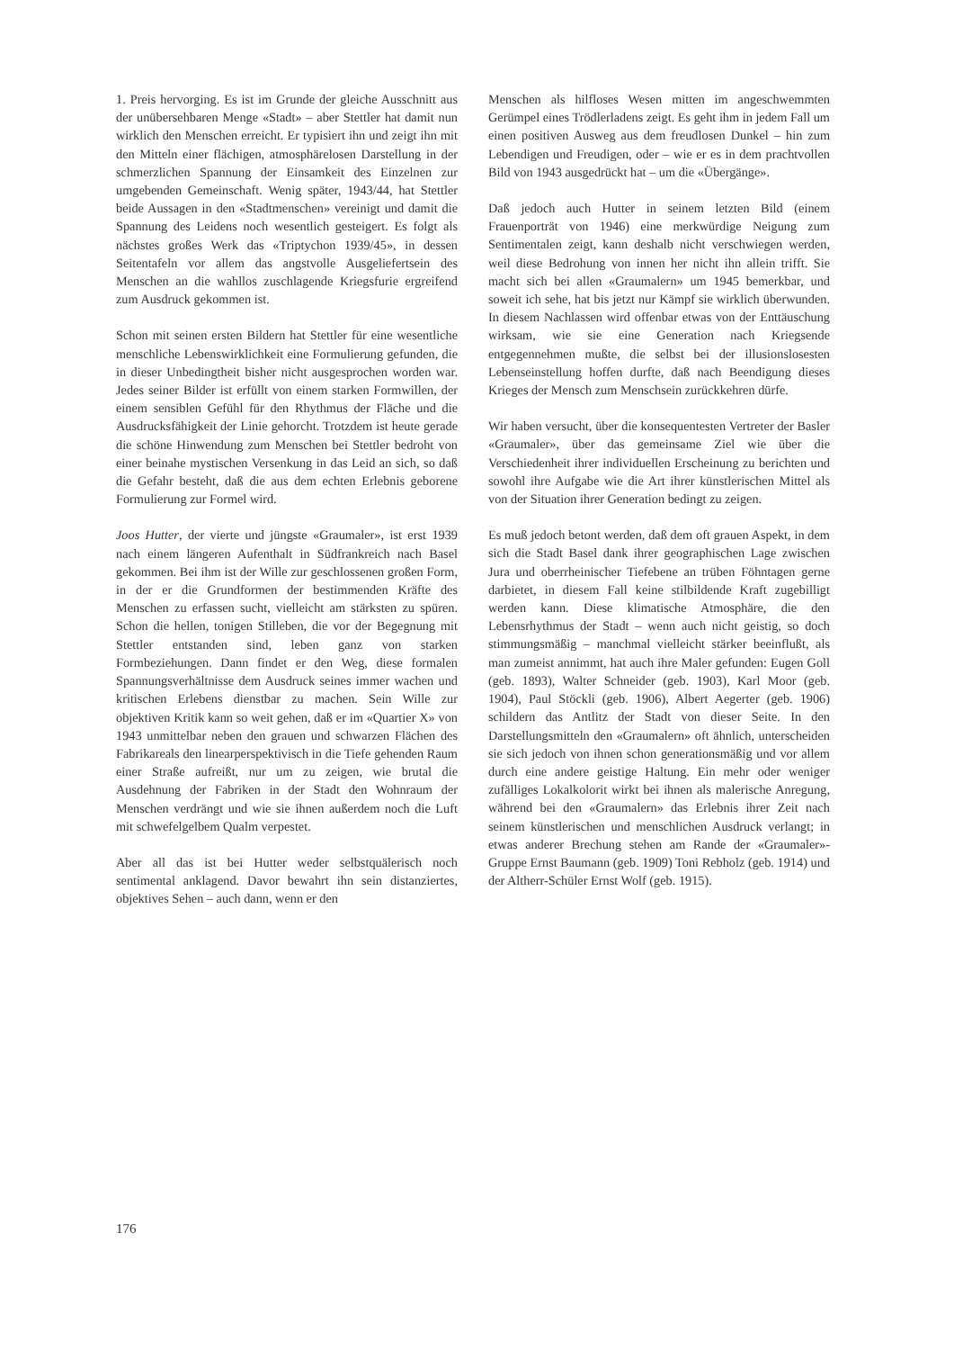1. Preis hervorging. Es ist im Grunde der gleiche Ausschnitt aus der unübersehbaren Menge «Stadt» – aber Stettler hat damit nun wirklich den Menschen erreicht. Er typisiert ihn und zeigt ihn mit den Mitteln einer flächigen, atmosphärelosen Darstellung in der schmerzlichen Spannung der Einsamkeit des Einzelnen zur umgebenden Gemeinschaft. Wenig später, 1943/44, hat Stettler beide Aussagen in den «Stadtmenschen» vereinigt und damit die Spannung des Leidens noch wesentlich gesteigert. Es folgt als nächstes großes Werk das «Triptychon 1939/45», in dessen Seitentafeln vor allem das angstvolle Ausgeliefertsein des Menschen an die wahllos zuschlagende Kriegsfurie ergreifend zum Ausdruck gekommen ist.
Schon mit seinen ersten Bildern hat Stettler für eine wesentliche menschliche Lebenswirklichkeit eine Formulierung gefunden, die in dieser Unbedingtheit bisher nicht ausgesprochen worden war. Jedes seiner Bilder ist erfüllt von einem starken Formwillen, der einem sensiblen Gefühl für den Rhythmus der Fläche und die Ausdrucksfähigkeit der Linie gehorcht. Trotzdem ist heute gerade die schöne Hinwendung zum Menschen bei Stettler bedroht von einer beinahe mystischen Versenkung in das Leid an sich, so daß die Gefahr besteht, daß die aus dem echten Erlebnis geborene Formulierung zur Formel wird.
Joos Hutter, der vierte und jüngste «Graumaler», ist erst 1939 nach einem längeren Aufenthalt in Südfrankreich nach Basel gekommen. Bei ihm ist der Wille zur geschlossenen großen Form, in der er die Grundformen der bestimmenden Kräfte des Menschen zu erfassen sucht, vielleicht am stärksten zu spüren. Schon die hellen, tonigen Stilleben, die vor der Begegnung mit Stettler entstanden sind, leben ganz von starken Formbeziehungen. Dann findet er den Weg, diese formalen Spannungsverhältnisse dem Ausdruck seines immer wachen und kritischen Erlebens dienstbar zu machen. Sein Wille zur objektiven Kritik kann so weit gehen, daß er im «Quartier X» von 1943 unmittelbar neben den grauen und schwarzen Flächen des Fabrikareals den linearperspektivisch in die Tiefe gehenden Raum einer Straße aufreißt, nur um zu zeigen, wie brutal die Ausdehnung der Fabriken in der Stadt den Wohnraum der Menschen verdrängt und wie sie ihnen außerdem noch die Luft mit schwefelgelbem Qualm verpestet.
Aber all das ist bei Hutter weder selbstquälerisch noch sentimental anklagend. Davor bewahrt ihn sein distanziertes, objektives Sehen – auch dann, wenn er den
Menschen als hilfloses Wesen mitten im angeschwemmten Gerümpel eines Trödlerladens zeigt. Es geht ihm in jedem Fall um einen positiven Ausweg aus dem freudlosen Dunkel – hin zum Lebendigen und Freudigen, oder – wie er es in dem prachtvollen Bild von 1943 ausgedrückt hat – um die «Übergänge».
Daß jedoch auch Hutter in seinem letzten Bild (einem Frauenporträt von 1946) eine merkwürdige Neigung zum Sentimentalen zeigt, kann deshalb nicht verschwiegen werden, weil diese Bedrohung von innen her nicht ihn allein trifft. Sie macht sich bei allen «Graumalern» um 1945 bemerkbar, und soweit ich sehe, hat bis jetzt nur Kämpf sie wirklich überwunden. In diesem Nachlassen wird offenbar etwas von der Enttäuschung wirksam, wie sie eine Generation nach Kriegsende entgegennehmen mußte, die selbst bei der illusionslosesten Lebenseinstellung hoffen durfte, daß nach Beendigung dieses Krieges der Mensch zum Menschsein zurückkehren dürfe.
Wir haben versucht, über die konsequentesten Vertreter der Basler «Graumaler», über das gemeinsame Ziel wie über die Verschiedenheit ihrer individuellen Erscheinung zu berichten und sowohl ihre Aufgabe wie die Art ihrer künstlerischen Mittel als von der Situation ihrer Generation bedingt zu zeigen.
Es muß jedoch betont werden, daß dem oft grauen Aspekt, in dem sich die Stadt Basel dank ihrer geographischen Lage zwischen Jura und oberrheinischer Tiefebene an trüben Föhntagen gerne darbietet, in diesem Fall keine stilbildende Kraft zugebilligt werden kann. Diese klimatische Atmosphäre, die den Lebensrhythmus der Stadt – wenn auch nicht geistig, so doch stimmungsmäßig – manchmal vielleicht stärker beeinflußt, als man zumeist annimmt, hat auch ihre Maler gefunden: Eugen Goll (geb. 1893), Walter Schneider (geb. 1903), Karl Moor (geb. 1904), Paul Stöckli (geb. 1906), Albert Aegerter (geb. 1906) schildern das Antlitz der Stadt von dieser Seite. In den Darstellungsmitteln den «Graumalern» oft ähnlich, unterscheiden sie sich jedoch von ihnen schon generationsmäßig und vor allem durch eine andere geistige Haltung. Ein mehr oder weniger zufälliges Lokalkolorit wirkt bei ihnen als malerische Anregung, während bei den «Graumalern» das Erlebnis ihrer Zeit nach seinem künstlerischen und menschlichen Ausdruck verlangt; in etwas anderer Brechung stehen am Rande der «Graumaler»-Gruppe Ernst Baumann (geb. 1909) Toni Rebholz (geb. 1914) und der Altherr-Schüler Ernst Wolf (geb. 1915).
176